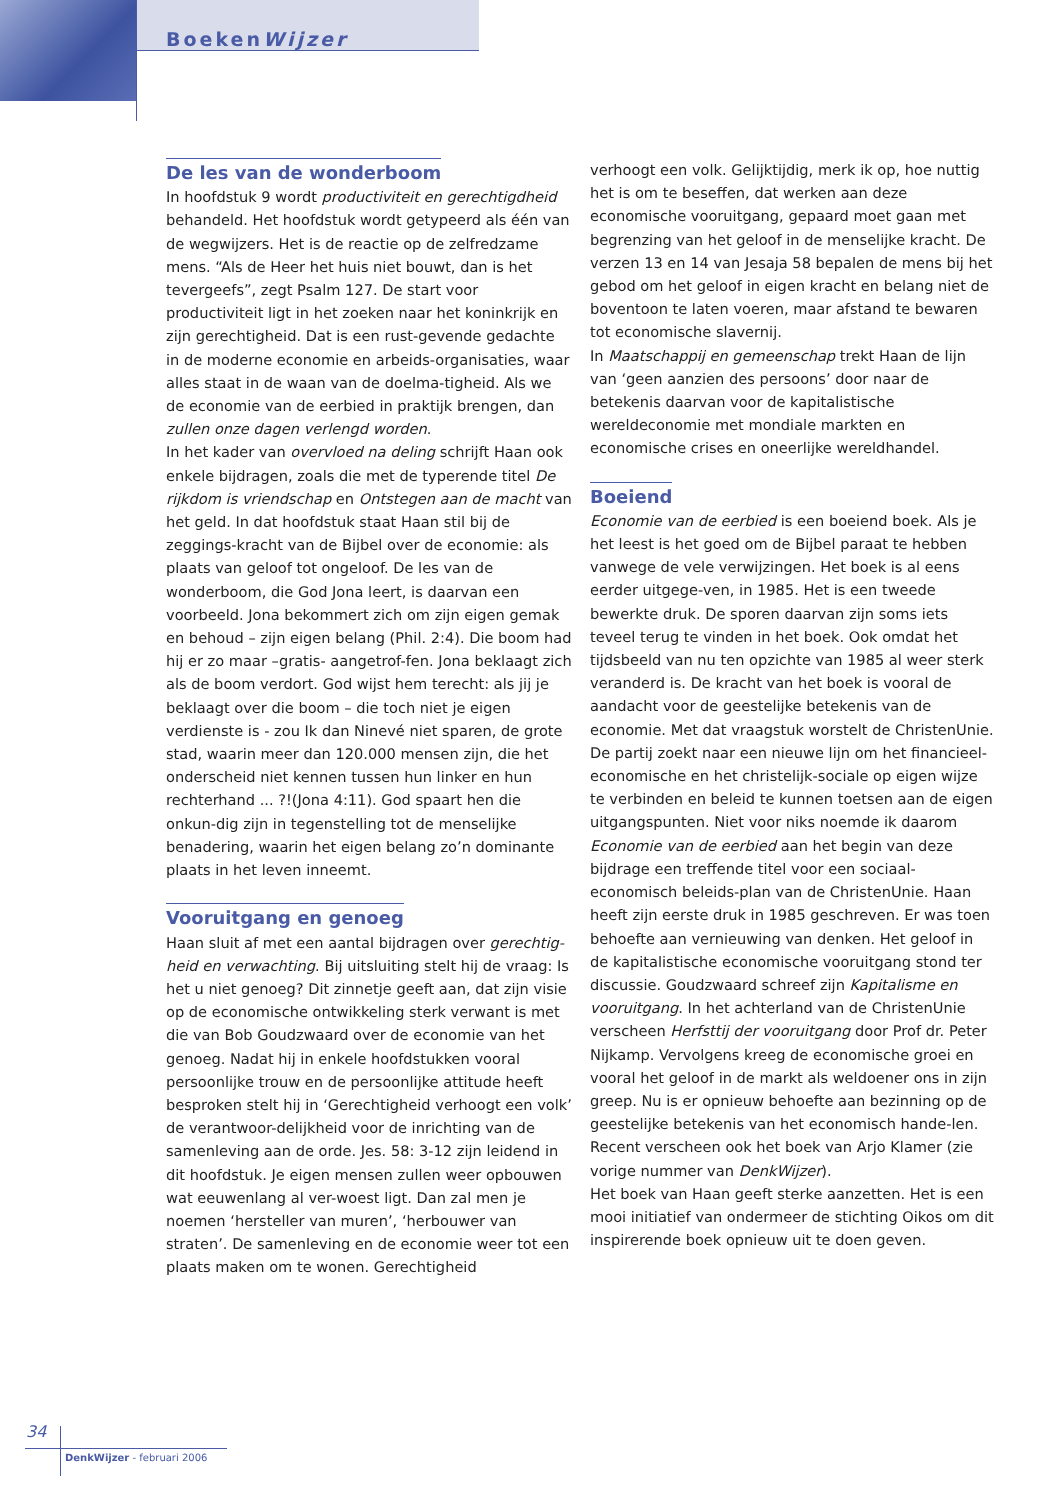BoekenWijzer
De les van de wonderboom
In hoofdstuk 9 wordt productiviteit en gerechtigdheid behandeld. Het hoofdstuk wordt getypeerd als één van de wegwijzers. Het is de reactie op de zelfredzame mens. “Als de Heer het huis niet bouwt, dan is het tevergeefs”, zegt Psalm 127. De start voor productiviteit ligt in het zoeken naar het koninkrijk en zijn gerechtigheid. Dat is een rust-gevende gedachte in de moderne economie en arbeids-organisaties, waar alles staat in de waan van de doelma-tigheid. Als we de economie van de eerbied in praktijk brengen, dan zullen onze dagen verlengd worden.
In het kader van overvloed na deling schrijft Haan ook enkele bijdragen, zoals die met de typerende titel De rijkdom is vriendschap en Ontstegen aan de macht van het geld. In dat hoofdstuk staat Haan stil bij de zeggings-kracht van de Bijbel over de economie: als plaats van geloof tot ongeloof. De les van de wonderboom, die God Jona leert, is daarvan een voorbeeld. Jona bekommert zich om zijn eigen gemak en behoud – zijn eigen belang (Phil. 2:4). Die boom had hij er zo maar –gratis- aangetrof-fen. Jona beklaagt zich als de boom verdort. God wijst hem terecht: als jij je beklaagt over die boom – die toch niet je eigen verdienste is - zou Ik dan Ninevé niet sparen, de grote stad, waarin meer dan 120.000 mensen zijn, die het onderscheid niet kennen tussen hun linker en hun rechterhand ... ?!(Jona 4:11). God spaart hen die onkun-dig zijn in tegenstelling tot de menselijke benadering, waarin het eigen belang zo’n dominante plaats in het leven inneemt.
Vooruitgang en genoeg
Haan sluit af met een aantal bijdragen over gerechtig-heid en verwachting. Bij uitsluiting stelt hij de vraag: Is het u niet genoeg? Dit zinnetje geeft aan, dat zijn visie op de economische ontwikkeling sterk verwant is met die van Bob Goudzwaard over de economie van het genoeg. Nadat hij in enkele hoofdstukken vooral persoonlijke trouw en de persoonlijke attitude heeft besproken stelt hij in ‘Gerechtigheid verhoogt een volk’ de verantwoor-delijkheid voor de inrichting van de samenleving aan de orde. Jes. 58: 3-12 zijn leidend in dit hoofdstuk. Je eigen mensen zullen weer opbouwen wat eeuwenlang al ver-woest ligt. Dan zal men je noemen ‘hersteller van muren’, ‘herbouwer van straten’. De samenleving en de economie weer tot een plaats maken om te wonen. Gerechtigheid
verhoogt een volk. Gelijktijdig, merk ik op, hoe nuttig het is om te beseffen, dat werken aan deze economische vooruitgang, gepaard moet gaan met begrenzing van het geloof in de menselijke kracht. De verzen 13 en 14 van Jesaja 58 bepalen de mens bij het gebod om het geloof in eigen kracht en belang niet de boventoon te laten voeren, maar afstand te bewaren tot economische slavernij.
In Maatschappij en gemeenschap trekt Haan de lijn van ‘geen aanzien des persoons’ door naar de betekenis daarvan voor de kapitalistische wereldeconomie met mondiale markten en economische crises en oneerlijke wereldhandel.
Boeiend
Economie van de eerbied is een boeiend boek. Als je het leest is het goed om de Bijbel paraat te hebben vanwege de vele verwijzingen. Het boek is al eens eerder uitgege-ven, in 1985. Het is een tweede bewerkte druk. De sporen daarvan zijn soms iets teveel terug te vinden in het boek. Ook omdat het tijdsbeeld van nu ten opzichte van 1985 al weer sterk veranderd is. De kracht van het boek is vooral de aandacht voor de geestelijke betekenis van de economie. Met dat vraagstuk worstelt de ChristenUnie. De partij zoekt naar een nieuwe lijn om het financieel-economische en het christelijk-sociale op eigen wijze te verbinden en beleid te kunnen toetsen aan de eigen uitgangspunten. Niet voor niks noemde ik daarom Economie van de eerbied aan het begin van deze bijdrage een treffende titel voor een sociaal-economisch beleids-plan van de ChristenUnie. Haan heeft zijn eerste druk in 1985 geschreven. Er was toen behoefte aan vernieuwing van denken. Het geloof in de kapitalistische economische vooruitgang stond ter discussie. Goudzwaard schreef zijn Kapitalisme en vooruitgang. In het achterland van de ChristenUnie verscheen Herfsttij der vooruitgang door Prof dr. Peter Nijkamp. Vervolgens kreeg de economische groei en vooral het geloof in de markt als weldoener ons in zijn greep. Nu is er opnieuw behoefte aan bezinning op de geestelijke betekenis van het economisch hande-len. Recent verscheen ook het boek van Arjo Klamer (zie vorige nummer van DenkWijzer).
Het boek van Haan geeft sterke aanzetten. Het is een mooi initiatief van ondermeer de stichting Oikos om dit inspirerende boek opnieuw uit te doen geven.
34
DenkWijzer - februari 2006